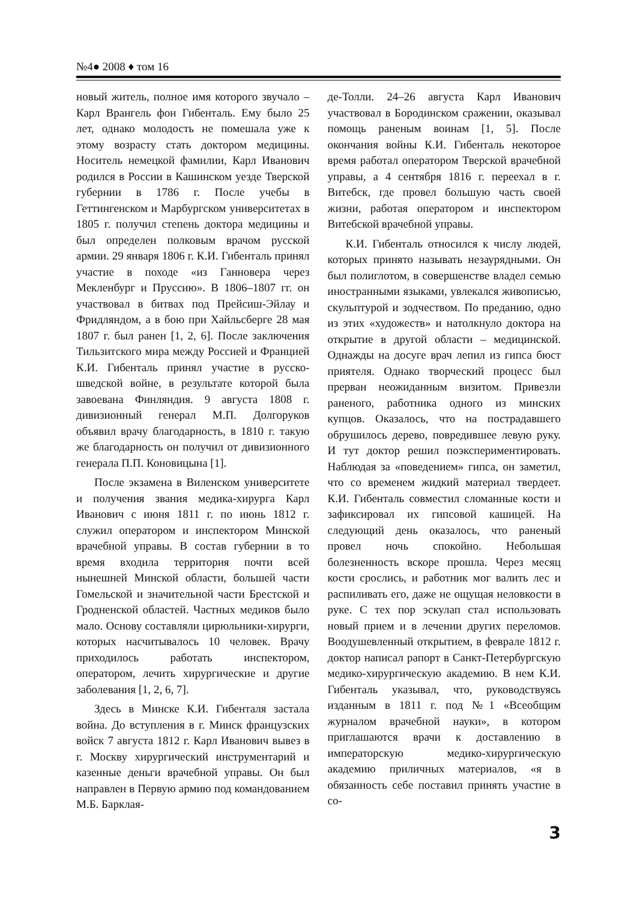№4● 2008 ♦ том 16
новый житель, полное имя которого звучало – Карл Врангель фон Гибенталь. Ему было 25 лет, однако молодость не помешала уже к этому возрасту стать доктором медицины. Носитель немецкой фамилии, Карл Иванович родился в России в Кашинском уезде Тверской губернии в 1786 г. После учебы в Геттингенском и Марбургском университетах в 1805 г. получил степень доктора медицины и был определен полковым врачом русской армии. 29 января 1806 г. К.И. Гибенталь принял участие в походе «из Ганновера через Мекленбург и Пруссию». В 1806–1807 гг. он участвовал в битвах под Прейсиш-Эйлау и Фридляндом, а в бою при Хайльсберге 28 мая 1807 г. был ранен [1, 2, 6]. После заключения Тильзитского мира между Россией и Францией К.И. Гибенталь принял участие в русско-шведской войне, в результате которой была завоевана Финляндия. 9 августа 1808 г. дивизионный генерал М.П. Долгоруков объявил врачу благодарность, в 1810 г. такую же благодарность он получил от дивизионного генерала П.П. Коновицына [1].
После экзамена в Виленском университете и получения звания медика-хирурга Карл Иванович с июня 1811 г. по июнь 1812 г. служил оператором и инспектором Минской врачебной управы. В состав губернии в то время входила территория почти всей нынешней Минской области, большей части Гомельской и значительной части Брестской и Гродненской областей. Частных медиков было мало. Основу составляли цирюльники-хирурги, которых насчитывалось 10 человек. Врачу приходилось работать инспектором, оператором, лечить хирургические и другие заболевания [1, 2, 6, 7].
Здесь в Минске К.И. Гибенталя застала война. До вступления в г. Минск французских войск 7 августа 1812 г. Карл Иванович вывез в г. Москву хирургический инструментарий и казенные деньги врачебной управы. Он был направлен в Первую армию под командованием М.Б. Барклая-
де-Толли. 24–26 августа Карл Иванович участвовал в Бородинском сражении, оказывал помощь раненым воинам [1, 5]. После окончания войны К.И. Гибенталь некоторое время работал оператором Тверской врачебной управы, а 4 сентября 1816 г. переехал в г. Витебск, где провел большую часть своей жизни, работая оператором и инспектором Витебской врачебной управы.
К.И. Гибенталь относился к числу людей, которых принято называть незаурядными. Он был полиглотом, в совершенстве владел семью иностранными языками, увлекался живописью, скульптурой и зодчеством. По преданию, одно из этих «художеств» и натолкнуло доктора на открытие в другой области – медицинской. Однажды на досуге врач лепил из гипса бюст приятеля. Однако творческий процесс был прерван неожиданным визитом. Привезли раненого, работника одного из минских купцов. Оказалось, что на пострадавшего обрушилось дерево, повредившее левую руку. И тут доктор решил поэкспериментировать. Наблюдая за «поведением» гипса, он заметил, что со временем жидкий материал твердеет. К.И. Гибенталь совместил сломанные кости и зафиксировал их гипсовой кашицей. На следующий день оказалось, что раненый провел ночь спокойно. Небольшая болезненность вскоре прошла. Через месяц кости срослись, и работник мог валить лес и распиливать его, даже не ощущая неловкости в руке. С тех пор эскулап стал использовать новый прием и в лечении других переломов. Воодушевленный открытием, в феврале 1812 г. доктор написал рапорт в Санкт-Петербургскую медико-хирургическую академию. В нем К.И. Гибенталь указывал, что, руководствуясь изданным в 1811 г. под №1 «Всеобщим журналом врачебной науки», в котором приглашаются врачи к доставлению в императорскую медико-хирургическую академию приличных материалов, «я в обязанность себе поставил принять участие в со-
3